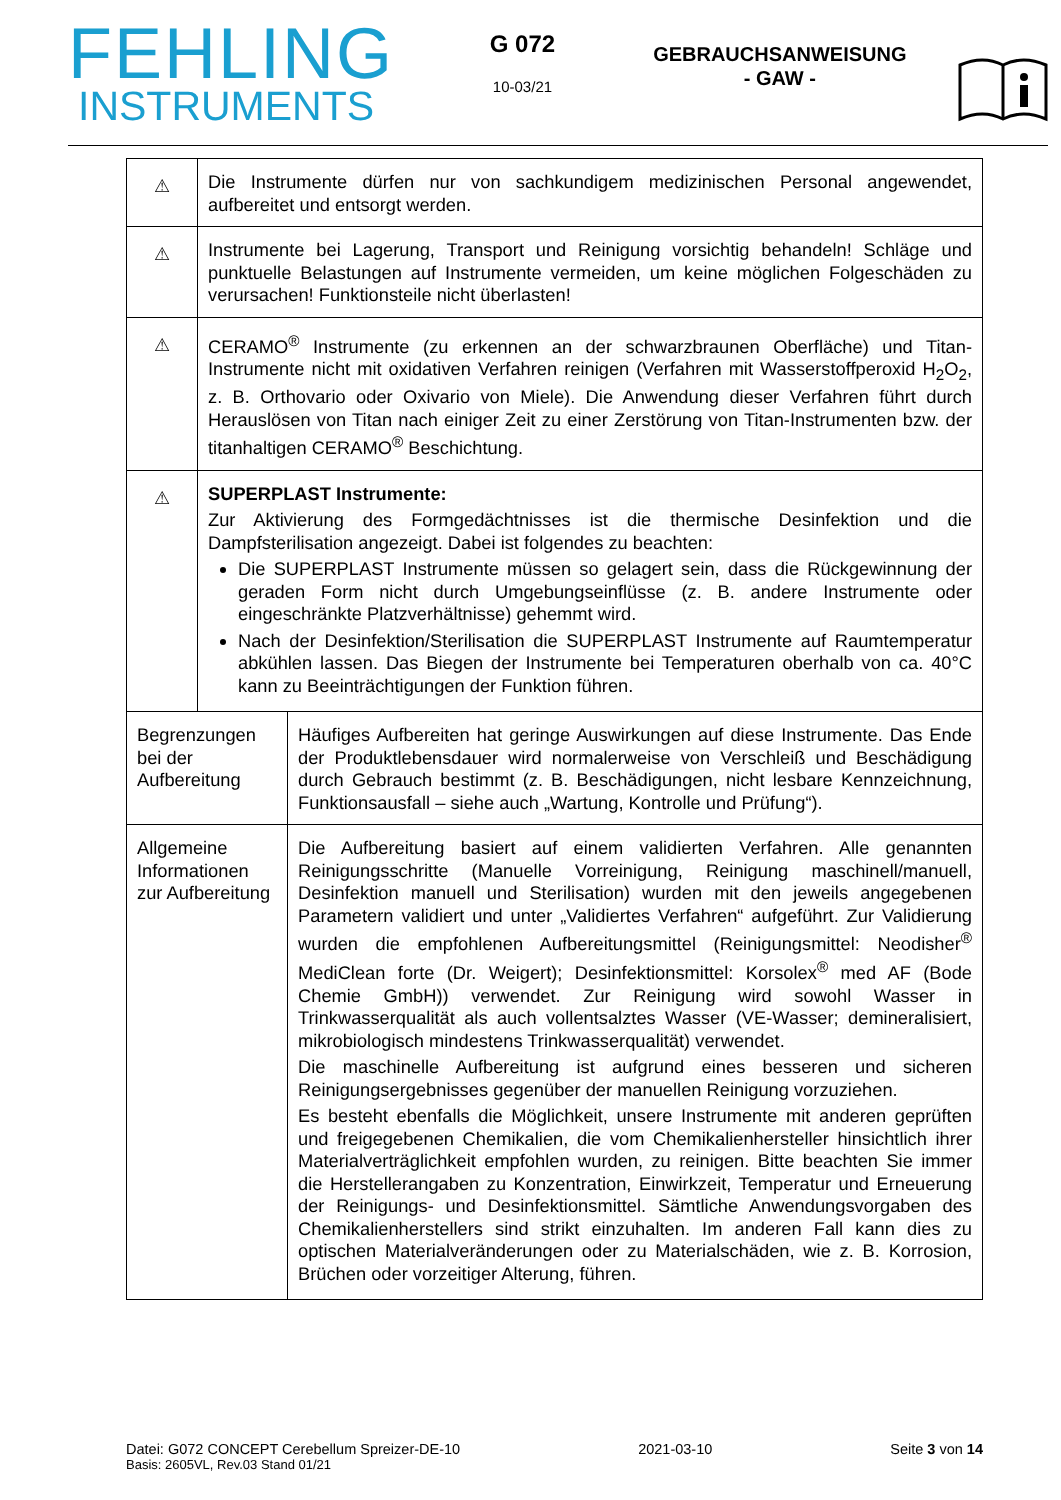FEHLING
INSTRUMENTS
G 072
10-03/21
GEBRAUCHSANWEISUNG
- GAW -
| ⚠ | Die Instrumente dürfen nur von sachkundigem medizinischen Personal angewendet, aufbereitet und entsorgt werden. | |
| ⚠ | Instrumente bei Lagerung, Transport und Reinigung vorsichtig behandeln! Schläge und punktuelle Belastungen auf Instrumente vermeiden, um keine möglichen Folgeschäden zu verursachen! Funktionsteile nicht überlasten! | |
| ⚠ | CERAMO<sup>®</sup> Instrumente (zu erkennen an der schwarzbraunen Oberfläche) und Titan-Instrumente nicht mit oxidativen Verfahren reinigen (Verfahren mit Wasserstoffperoxid H<sub>2</sub>O<sub>2</sub>, z. B. Orthovario oder Oxivario von Miele). Die Anwendung dieser Verfahren führt durch Herauslösen von Titan nach einiger Zeit zu einer Zerstörung von Titan-Instrumenten bzw. der titanhaltigen CERAMO<sup>®</sup> Beschichtung. | |
| ⚠ | SUPERPLAST Instrumente: Zur Aktivierung des Formgedächtnisses ist die thermische Desinfektion und die Dampfsterilisation angezeigt. Dabei ist folgendes zu beachten: Die SUPERPLAST Instrumente müssen so gelagert sein, dass die Rückgewinnung der geraden Form nicht durch Umgebungseinflüsse (z. B. andere Instrumente oder eingeschränkte Platzverhältnisse) gehemmt wird. Nach der Desinfektion/Sterilisation die SUPERPLAST Instrumente auf Raumtemperatur abkühlen lassen. Das Biegen der Instrumente bei Temperaturen oberhalb von ca. 40°C kann zu Beeinträchtigungen der Funktion führen. | |
| Begrenzungen bei der Aufbereitung | | Häufiges Aufbereiten hat geringe Auswirkungen auf diese Instrumente. Das Ende der Produktlebensdauer wird normalerweise von Verschleiß und Beschädigung durch Gebrauch bestimmt (z. B. Beschädigungen, nicht lesbare Kennzeichnung, Funktionsausfall – siehe auch „Wartung, Kontrolle und Prüfung“). |
| Allgemeine Informationen zur Aufbereitung | | Die Aufbereitung basiert auf einem validierten Verfahren. Alle genannten Reinigungsschritte (Manuelle Vorreinigung, Reinigung maschinell/manuell, Desinfektion manuell und Sterilisation) wurden mit den jeweils angegebenen Parametern validiert und unter „Validiertes Verfahren“ aufgeführt. Zur Validierung wurden die empfohlenen Aufbereitungsmittel (Reinigungsmittel: Neodisher<sup>®</sup> MediClean forte (Dr. Weigert); Desinfektionsmittel: Korsolex<sup>®</sup> med AF (Bode Chemie GmbH)) verwendet. Zur Reinigung wird sowohl Wasser in Trinkwasserqualität als auch vollentsalztes Wasser (VE-Wasser; demineralisiert, mikrobiologisch mindestens Trinkwasserqualität) verwendet. Die maschinelle Aufbereitung ist aufgrund eines besseren und sicheren Reinigungsergebnisses gegenüber der manuellen Reinigung vorzuziehen. Es besteht ebenfalls die Möglichkeit, unsere Instrumente mit anderen geprüften und freigegebenen Chemikalien, die vom Chemikalienhersteller hinsichtlich ihrer Materialverträglichkeit empfohlen wurden, zu reinigen. Bitte beachten Sie immer die Herstellerangaben zu Konzentration, Einwirkzeit, Temperatur und Erneuerung der Reinigungs- und Desinfektionsmittel. Sämtliche Anwendungsvorgaben des Chemikalienherstellers sind strikt einzuhalten. Im anderen Fall kann dies zu optischen Materialveränderungen oder zu Materialschäden, wie z. B. Korrosion, Brüchen oder vorzeitiger Alterung, führen. |
Datei: G072 CONCEPT Cerebellum Spreizer-DE-10 2021-03-10 Seite 3 von 14
Basis: 2605VL, Rev.03 Stand 01/21